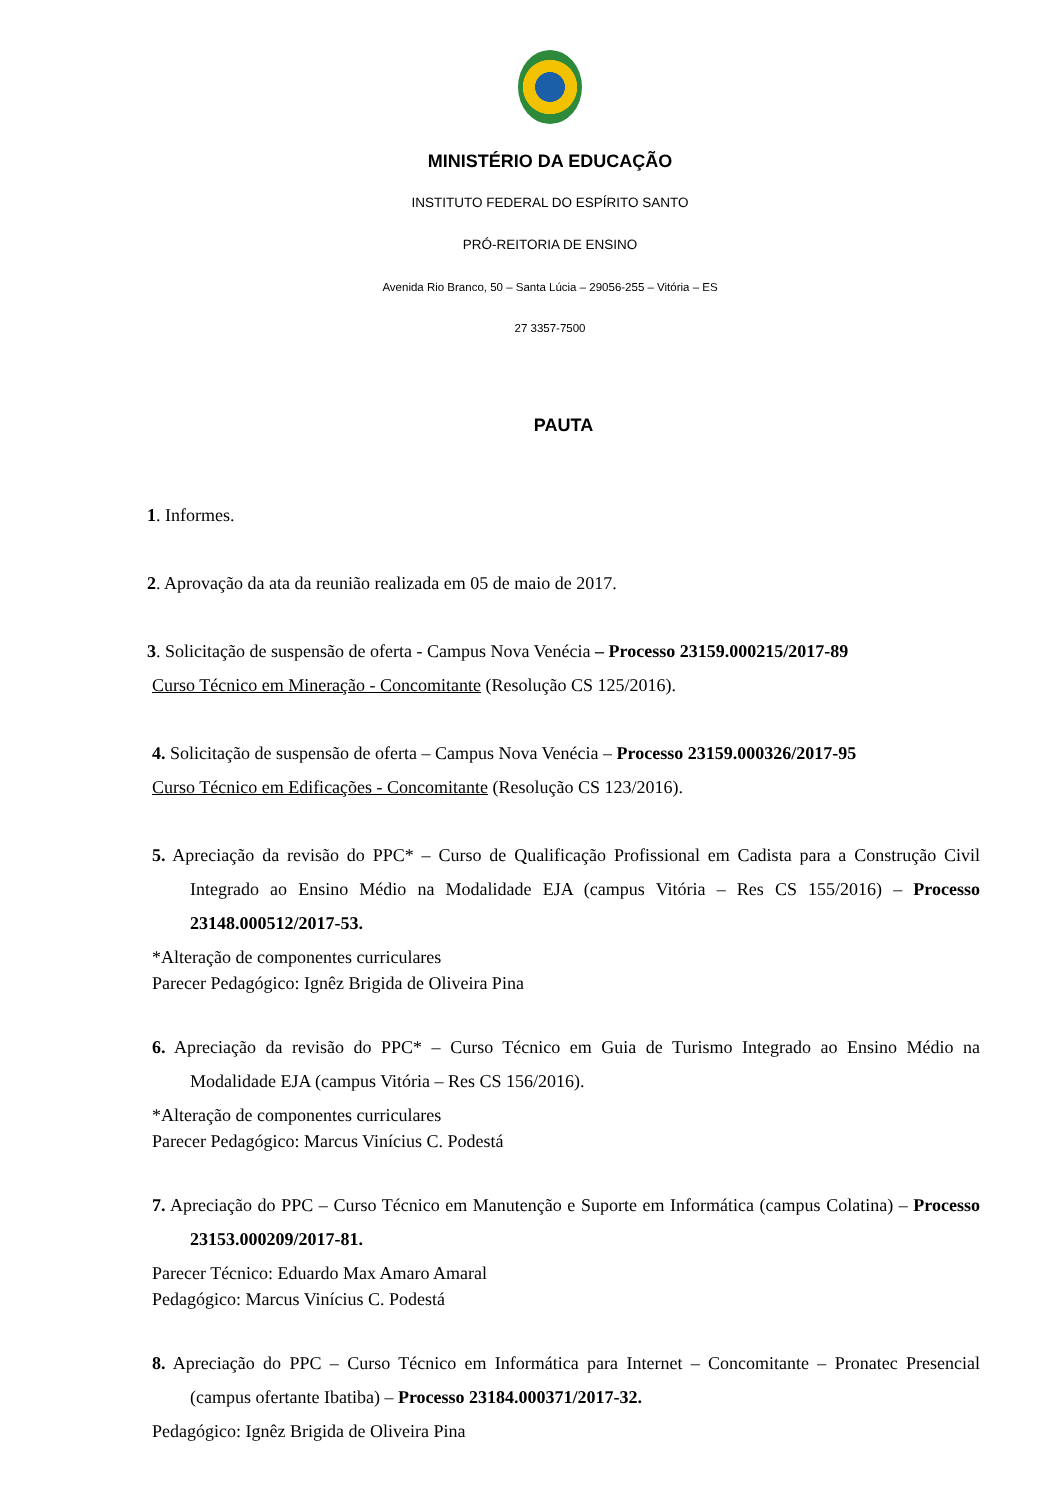MINISTÉRIO DA EDUCAÇÃO
INSTITUTO FEDERAL DO ESPÍRITO SANTO
PRÓ-REITORIA DE ENSINO
Avenida Rio Branco, 50 – Santa Lúcia – 29056-255 – Vitória – ES
27 3357-7500
PAUTA
1. Informes.
2. Aprovação da ata da reunião realizada em 05 de maio de 2017.
3. Solicitação de suspensão de oferta - Campus Nova Venécia – Processo 23159.000215/2017-89
Curso Técnico em Mineração - Concomitante (Resolução CS 125/2016).
4. Solicitação de suspensão de oferta – Campus Nova Venécia – Processo 23159.000326/2017-95
Curso Técnico em Edificações - Concomitante (Resolução CS 123/2016).
5. Apreciação da revisão do PPC* – Curso de Qualificação Profissional em Cadista para a Construção Civil Integrado ao Ensino Médio na Modalidade EJA (campus Vitória – Res CS 155/2016) – Processo 23148.000512/2017-53.
*Alteração de componentes curriculares
Parecer Pedagógico: Ignêz Brigida de Oliveira Pina
6. Apreciação da revisão do PPC* – Curso Técnico em Guia de Turismo Integrado ao Ensino Médio na Modalidade EJA (campus Vitória – Res CS 156/2016).
*Alteração de componentes curriculares
Parecer Pedagógico: Marcus Vinícius C. Podestá
7. Apreciação do PPC – Curso Técnico em Manutenção e Suporte em Informática (campus Colatina) – Processo 23153.000209/2017-81.
Parecer Técnico: Eduardo Max Amaro Amaral
Pedagógico: Marcus Vinícius C. Podestá
8. Apreciação do PPC – Curso Técnico em Informática para Internet – Concomitante – Pronatec Presencial (campus ofertante Ibatiba) – Processo 23184.000371/2017-32.
Pedagógico: Ignêz Brigida de Oliveira Pina